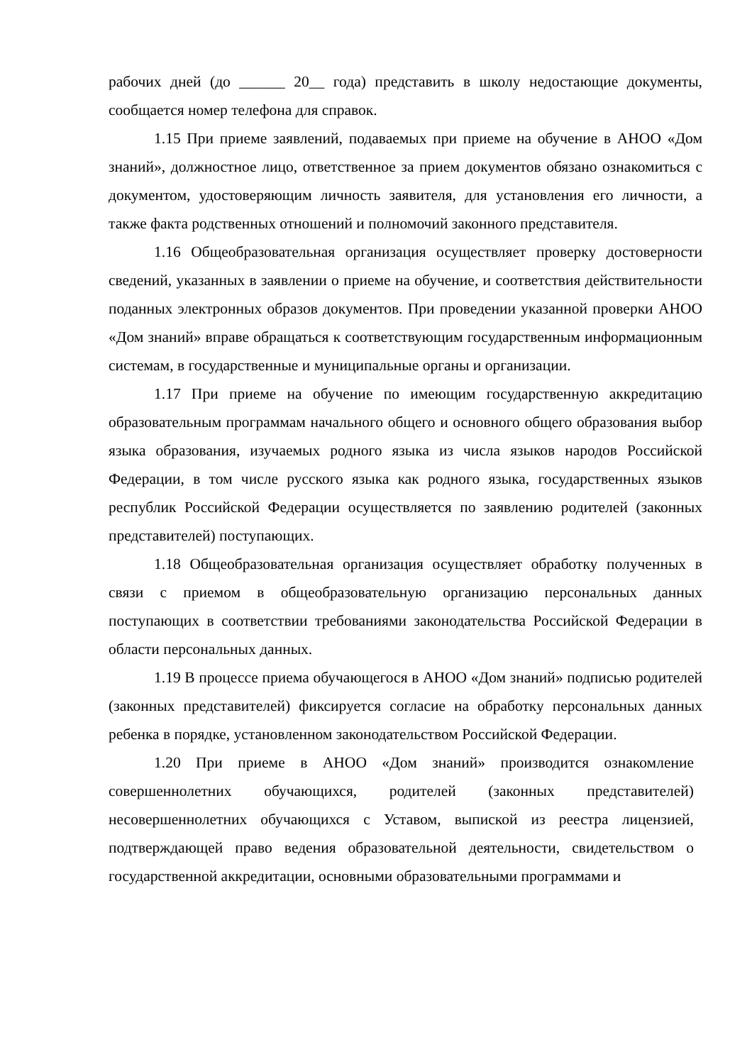рабочих дней (до ______ 20__ года) представить в школу недостающие документы, сообщается номер телефона для справок.
1.15 При приеме заявлений, подаваемых при приеме на обучение в АНОО «Дом знаний», должностное лицо, ответственное за прием документов обязано ознакомиться с документом, удостоверяющим личность заявителя, для установления его личности, а также факта родственных отношений и полномочий законного представителя.
1.16 Общеобразовательная организация осуществляет проверку достоверности сведений, указанных в заявлении о приеме на обучение, и соответствия действительности поданных электронных образов документов. При проведении указанной проверки АНОО «Дом знаний» вправе обращаться к соответствующим государственным информационным системам, в государственные и муниципальные органы и организации.
1.17 При приеме на обучение по имеющим государственную аккредитацию образовательным программам начального общего и основного общего образования выбор языка образования, изучаемых родного языка из числа языков народов Российской Федерации, в том числе русского языка как родного языка, государственных языков республик Российской Федерации осуществляется по заявлению родителей (законных представителей) поступающих.
1.18 Общеобразовательная организация осуществляет обработку полученных в связи с приемом в общеобразовательную организацию персональных данных поступающих в соответствии требованиями законодательства Российской Федерации в области персональных данных.
1.19 В процессе приема обучающегося в АНОО «Дом знаний» подписью родителей (законных представителей) фиксируется согласие на обработку персональных данных ребенка в порядке, установленном законодательством Российской Федерации.
1.20 При приеме в АНОО «Дом знаний» производится ознакомление совершеннолетних обучающихся, родителей (законных представителей) несовершеннолетних обучающихся с Уставом, выпиской из реестра лицензией, подтверждающей право ведения образовательной деятельности, свидетельством о государственной аккредитации, основными образовательными программами и